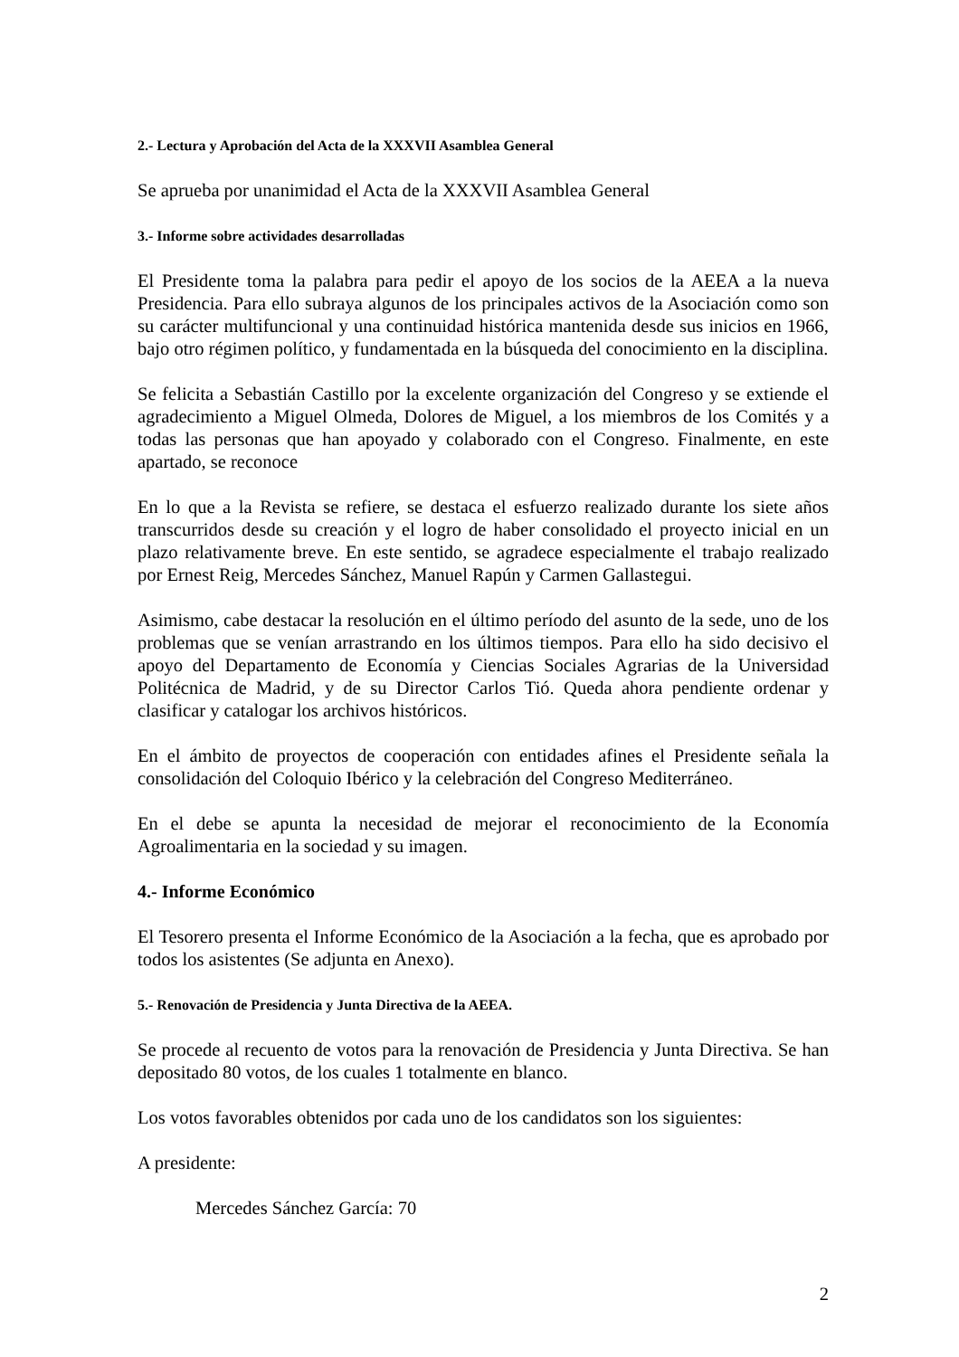2.- Lectura y Aprobación del Acta de la XXXVII Asamblea General
Se aprueba por unanimidad el Acta de la XXXVII Asamblea General
3.- Informe sobre actividades desarrolladas
El Presidente toma la palabra para pedir el apoyo de los socios de la AEEA a la nueva Presidencia. Para ello subraya algunos de los principales activos de la Asociación como son su carácter multifuncional y una continuidad histórica mantenida desde sus inicios en 1966, bajo otro régimen político, y fundamentada en la búsqueda del conocimiento en la disciplina.
Se felicita a Sebastián Castillo por la excelente organización del Congreso y se extiende el agradecimiento a Miguel Olmeda, Dolores de Miguel, a los miembros de los Comités y a todas las personas que han apoyado y colaborado con el Congreso. Finalmente, en este apartado, se reconoce
En lo que a la Revista se refiere, se destaca el esfuerzo realizado durante los siete años transcurridos desde su creación y el logro de haber consolidado el proyecto inicial en un plazo relativamente breve. En este sentido, se agradece especialmente el trabajo realizado por Ernest Reig, Mercedes Sánchez, Manuel Rapún y Carmen Gallastegui.
Asimismo, cabe destacar la resolución en el último período del asunto de la sede, uno de los problemas que se venían arrastrando en los últimos tiempos. Para ello ha sido decisivo el apoyo del Departamento de Economía y Ciencias Sociales Agrarias de la Universidad Politécnica de Madrid, y de su Director Carlos Tió. Queda ahora pendiente ordenar y clasificar y catalogar los archivos históricos.
En el ámbito de proyectos de cooperación con entidades afines el Presidente señala la consolidación del Coloquio Ibérico y la celebración del Congreso Mediterráneo.
En el debe se apunta la necesidad de mejorar el reconocimiento de la Economía Agroalimentaria en la sociedad y su imagen.
4.- Informe Económico
El Tesorero presenta el Informe Económico de la Asociación a la fecha, que es aprobado por todos los asistentes (Se adjunta en Anexo).
5.- Renovación de Presidencia y Junta Directiva de la AEEA.
Se procede al recuento de votos para la renovación de Presidencia y Junta Directiva. Se han depositado 80 votos, de los cuales 1 totalmente en blanco.
Los votos favorables obtenidos por cada uno de los candidatos son los siguientes:
A presidente:
Mercedes Sánchez García: 70
2